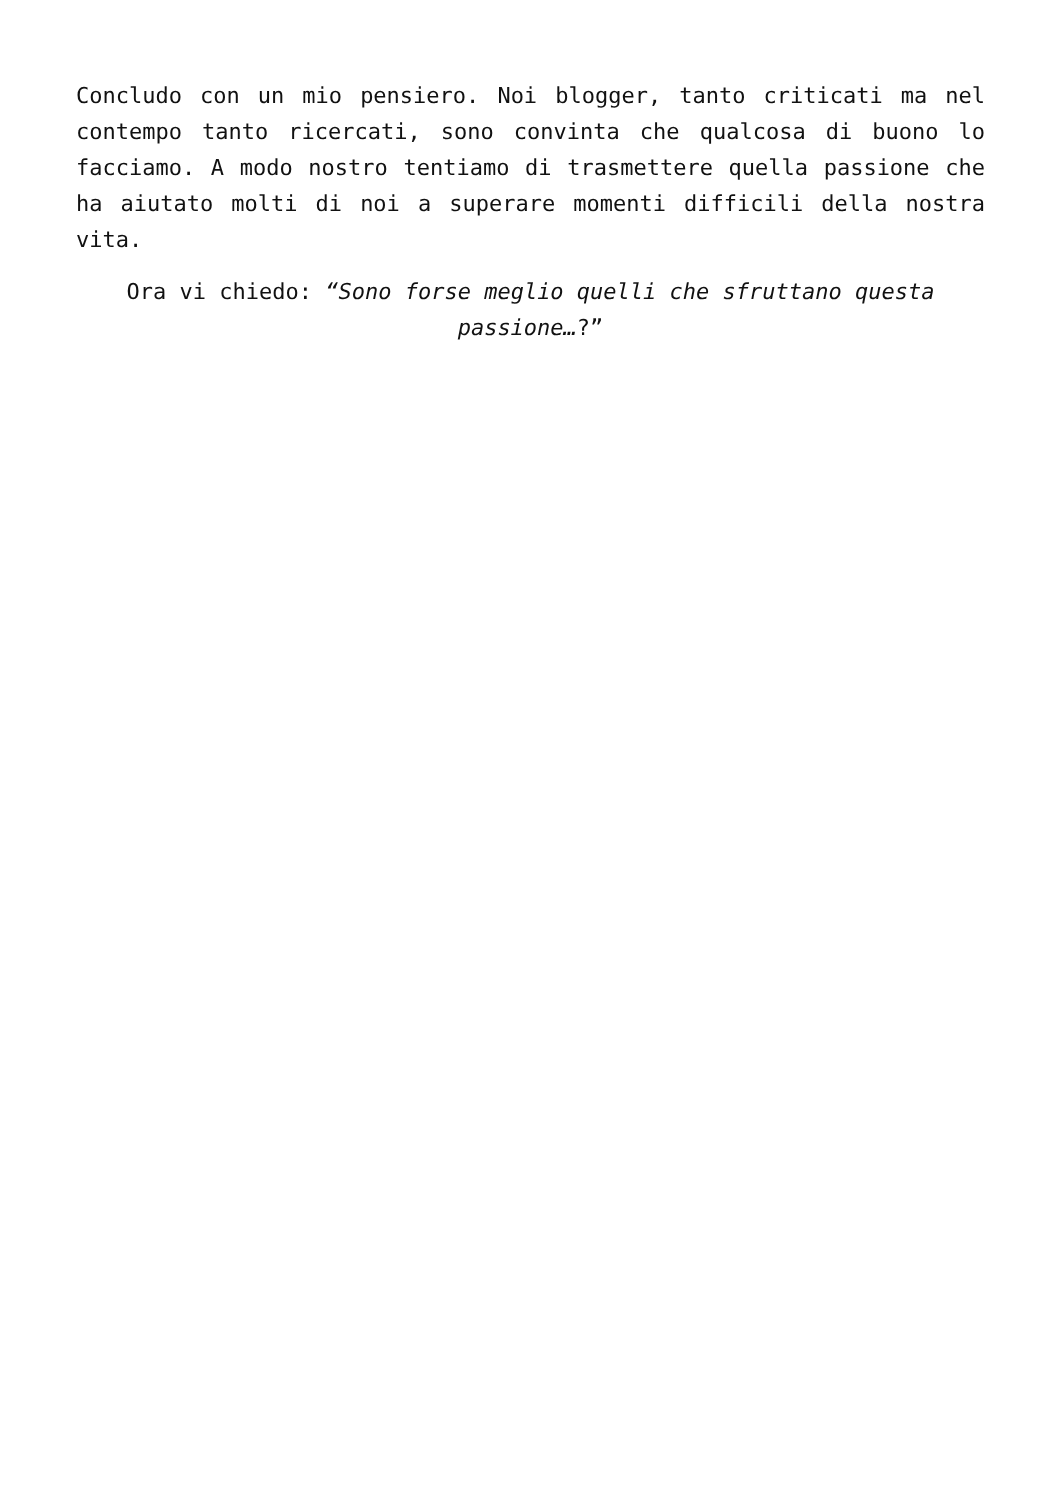Concludo con un mio pensiero. Noi blogger, tanto criticati ma nel contempo tanto ricercati, sono convinta che qualcosa di buono lo facciamo. A modo nostro tentiamo di trasmettere quella passione che ha aiutato molti di noi a superare momenti difficili della nostra vita.
Ora vi chiedo: “Sono forse meglio quelli che sfruttano questa passione…?”